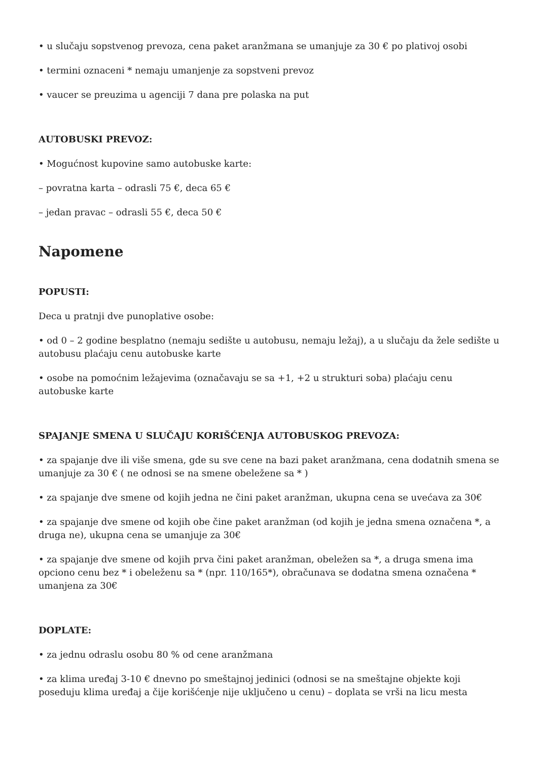• u slučaju sopstvenog prevoza, cena paket aranžmana se umanjuje za 30 € po plativoj osobi
• termini oznaceni * nemaju umanjenje za sopstveni prevoz
• vaucer se preuzima u agenciji 7 dana pre polaska na put
AUTOBUSKI PREVOZ:
• Mogućnost kupovine samo autobuske karte:
– povratna karta – odrasli 75 €, deca 65 €
– jedan pravac – odrasli 55 €, deca 50 €
Napomene
POPUSTI:
Deca u pratnji dve punoplative osobe:
• od 0 – 2 godine besplatno (nemaju sedište u autobusu, nemaju ležaj), a u slučaju da žele sedište u autobusu plaćaju cenu autobuske karte
• osobe na pomoćnim ležajevima (označavaju se sa +1, +2 u strukturi soba) plaćaju cenu autobuske karte
SPAJANJE SMENA U SLUČAJU KORIŠĆENJA AUTOBUSKOG PREVOZA:
• za spajanje dve ili više smena, gde su sve cene na bazi paket aranžmana, cena dodatnih smena se umanjuje za 30 € ( ne odnosi se na smene obeležene sa * )
• za spajanje dve smene od kojih jedna ne čini paket aranžman, ukupna cena se uvećava za 30€
• za spajanje dve smene od kojih obe čine paket aranžman (od kojih je jedna smena označena *, a druga ne), ukupna cena se umanjuje za 30€
• za spajanje dve smene od kojih prva čini paket aranžman, obeležen sa *, a druga smena ima opciono cenu bez * i obeleženu sa * (npr. 110/165*), obračunava se dodatna smena označena * umanjena za 30€
DOPLATE:
• za jednu odraslu osobu 80 % od cene aranžmana
• za klima uređaj 3-10 € dnevno po smeštajnoj jedinici (odnosi se na smeštajne objekte koji poseduju klima uređaj a čije korišćenje nije uključeno u cenu) – doplata se vrši na licu mesta